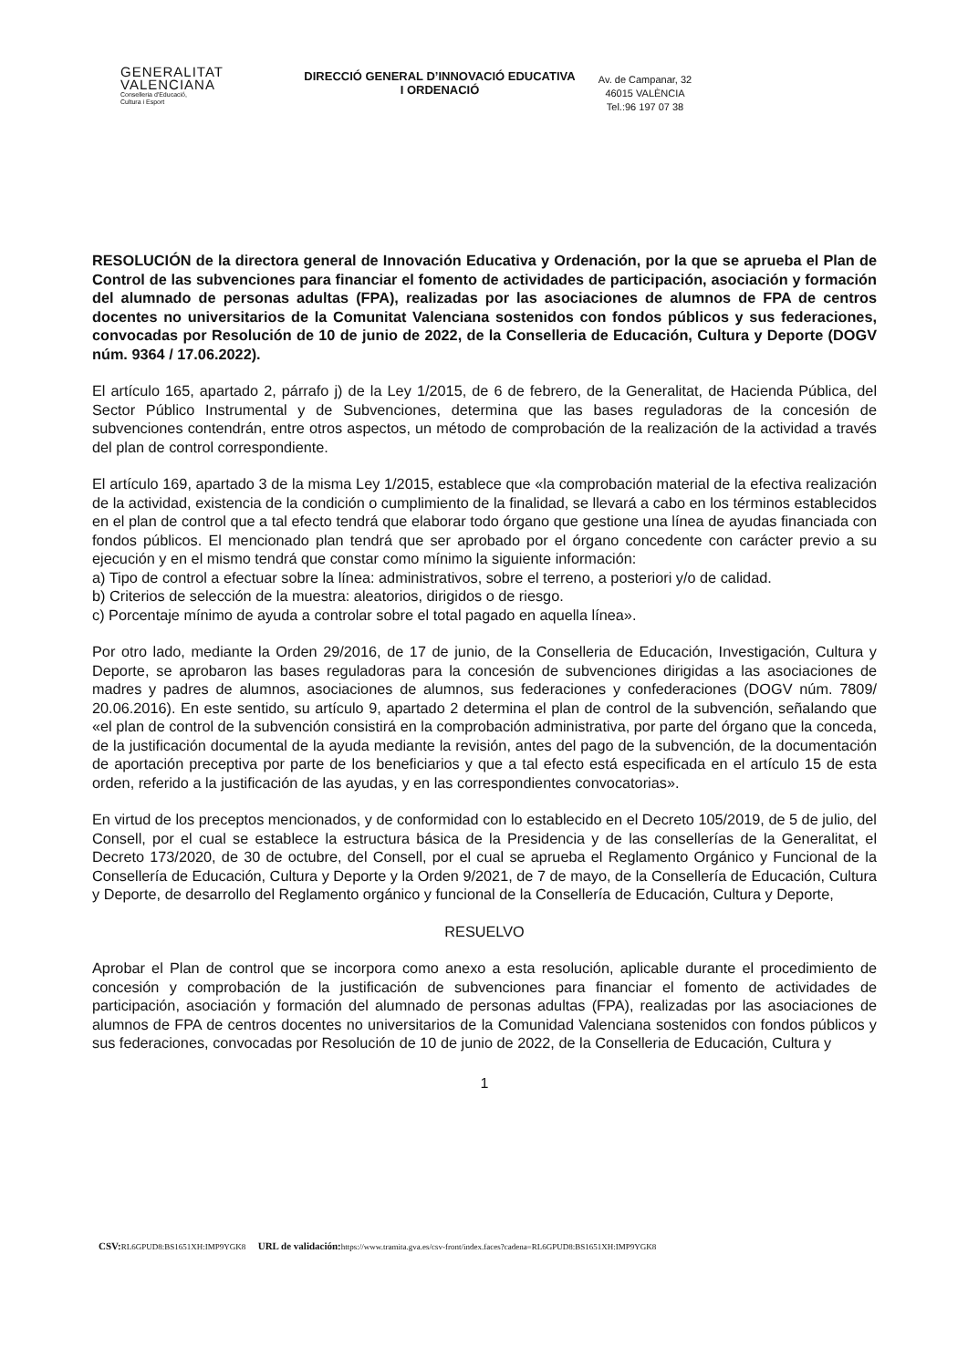GENERALITAT
VALENCIANA
Conselleria d'Educació,
Cultura i Esport
DIRECCIÓ GENERAL D’INNOVACIÓ EDUCATIVA I ORDENACIÓ
Av. de Campanar, 32
46015 VALÈNCIA
Tel.:96 197 07 38
RESOLUCIÓN de la directora general de Innovación Educativa y Ordenación, por la que se aprueba el Plan de Control de las subvenciones para financiar el fomento de actividades de participación, asociación y formación del alumnado de personas adultas (FPA), realizadas por las asociaciones de alumnos de FPA de centros docentes no universitarios de la Comunitat Valenciana sostenidos con fondos públicos y sus federaciones, convocadas por Resolución de 10 de junio de 2022, de la Conselleria de Educación, Cultura y Deporte (DOGV núm. 9364 / 17.06.2022).
El artículo 165, apartado 2, párrafo j) de la Ley 1/2015, de 6 de febrero, de la Generalitat, de Hacienda Pública, del Sector Público Instrumental y de Subvenciones, determina que las bases reguladoras de la concesión de subvenciones contendrán, entre otros aspectos, un método de comprobación de la realización de la actividad a través del plan de control correspondiente.
El artículo 169, apartado 3 de la misma Ley 1/2015, establece que «la comprobación material de la efectiva realización de la actividad, existencia de la condición o cumplimiento de la finalidad, se llevará a cabo en los términos establecidos en el plan de control que a tal efecto tendrá que elaborar todo órgano que gestione una línea de ayudas financiada con fondos públicos. El mencionado plan tendrá que ser aprobado por el órgano concedente con carácter previo a su ejecución y en el mismo tendrá que constar como mínimo la siguiente información:
a) Tipo de control a efectuar sobre la línea: administrativos, sobre el terreno, a posteriori y/o de calidad.
b) Criterios de selección de la muestra: aleatorios, dirigidos o de riesgo.
c) Porcentaje mínimo de ayuda a controlar sobre el total pagado en aquella línea».
Por otro lado, mediante la Orden 29/2016, de 17 de junio, de la Conselleria de Educación, Investigación, Cultura y Deporte, se aprobaron las bases reguladoras para la concesión de subvenciones dirigidas a las asociaciones de madres y padres de alumnos, asociaciones de alumnos, sus federaciones y confederaciones (DOGV núm. 7809/ 20.06.2016). En este sentido, su artículo 9, apartado 2 determina el plan de control de la subvención, señalando que «el plan de control de la subvención consistirá en la comprobación administrativa, por parte del órgano que la conceda, de la justificación documental de la ayuda mediante la revisión, antes del pago de la subvención, de la documentación de aportación preceptiva por parte de los beneficiarios y que a tal efecto está especificada en el artículo 15 de esta orden, referido a la justificación de las ayudas, y en las correspondientes convocatorias».
En virtud de los preceptos mencionados, y de conformidad con lo establecido en el Decreto 105/2019, de 5 de julio, del Consell, por el cual se establece la estructura básica de la Presidencia y de las consellerías de la Generalitat, el Decreto 173/2020, de 30 de octubre, del Consell, por el cual se aprueba el Reglamento Orgánico y Funcional de la Consellería de Educación, Cultura y Deporte y la Orden 9/2021, de 7 de mayo, de la Consellería de Educación, Cultura y Deporte, de desarrollo del Reglamento orgánico y funcional de la Consellería de Educación, Cultura y Deporte,
RESUELVO
Aprobar el Plan de control que se incorpora como anexo a esta resolución, aplicable durante el procedimiento de concesión y comprobación de la justificación de subvenciones para financiar el fomento de actividades de participación, asociación y formación del alumnado de personas adultas (FPA), realizadas por las asociaciones de alumnos de FPA de centros docentes no universitarios de la Comunidad Valenciana sostenidos con fondos públicos y sus federaciones, convocadas por Resolución de 10 de junio de 2022, de la Conselleria de Educación, Cultura y
1
CSV: RL6GPUD8:BS1651XH:IMP9YGK8 URL de validación: https://www.tramita.gva.es/csv-front/index.faces?cadena=RL6GPUD8:BS1651XH:IMP9YGK8